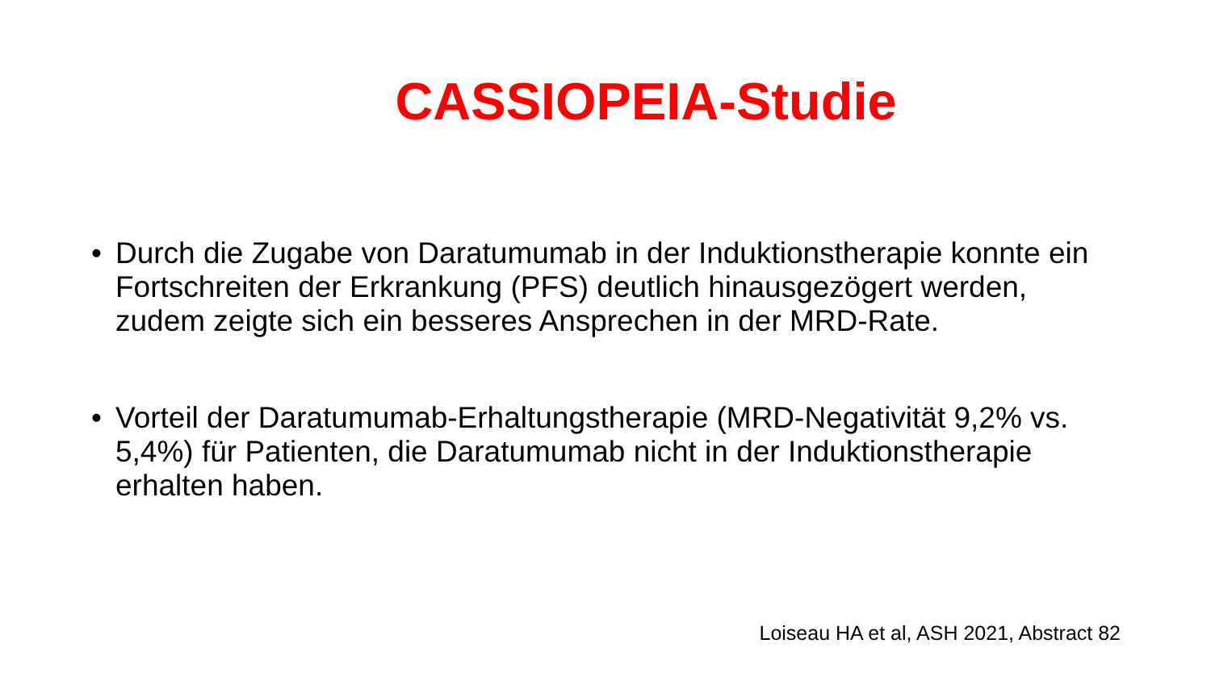CASSIOPEIA-Studie
• Durch die Zugabe von Daratumumab in der Induktionstherapie konnte ein Fortschreiten der Erkrankung (PFS) deutlich hinausgezögert werden, zudem zeigte sich ein besseres Ansprechen in der MRD-Rate.
• Vorteil der Daratumumab-Erhaltungstherapie (MRD-Negativität 9,2% vs. 5,4%) für Patienten, die Daratumumab nicht in der Induktionstherapie erhalten haben.
Loiseau HA et al, ASH 2021, Abstract 82